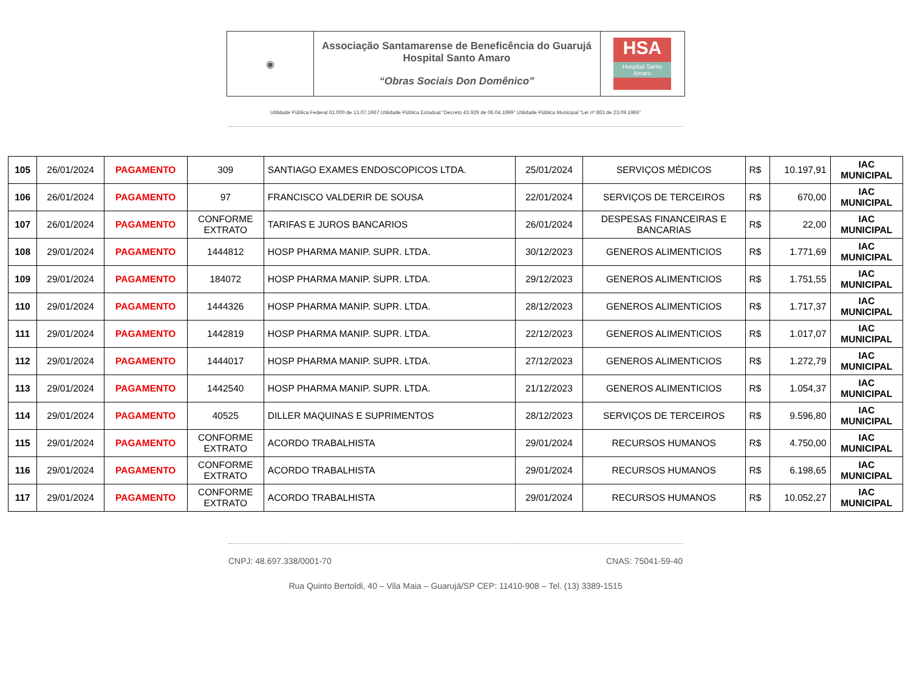| ◉ | Associação Santamarense de Beneficência do Guarujá Hospital Santo Amaro “Obras Sociais Don Domênico” | HSA Hospital Santo Amaro |
Utilidade Pública Federal 61.000 de 13.07.1967 Utilidade Pública Estadual “Decreto 43.929 de 06.04.1999” Utilidade Pública Municipal “Lei nº 863 de 23.09.1966”
| 105 | 26/01/2024 | PAGAMENTO | 309 | SANTIAGO EXAMES ENDOSCOPICOS LTDA. | 25/01/2024 | SERVIÇOS MÉDICOS | R$ | 10.197,91 | IAC MUNICIPAL |
| 106 | 26/01/2024 | PAGAMENTO | 97 | FRANCISCO VALDERIR DE SOUSA | 22/01/2024 | SERVIÇOS DE TERCEIROS | R$ | 670,00 | IAC MUNICIPAL |
| 107 | 26/01/2024 | PAGAMENTO | CONFORME EXTRATO | TARIFAS E JUROS BANCARIOS | 26/01/2024 | DESPESAS FINANCEIRAS E BANCARIAS | R$ | 22,00 | IAC MUNICIPAL |
| 108 | 29/01/2024 | PAGAMENTO | 1444812 | HOSP PHARMA MANIP. SUPR. LTDA. | 30/12/2023 | GENEROS ALIMENTICIOS | R$ | 1.771,69 | IAC MUNICIPAL |
| 109 | 29/01/2024 | PAGAMENTO | 184072 | HOSP PHARMA MANIP. SUPR. LTDA. | 29/12/2023 | GENEROS ALIMENTICIOS | R$ | 1.751,55 | IAC MUNICIPAL |
| 110 | 29/01/2024 | PAGAMENTO | 1444326 | HOSP PHARMA MANIP. SUPR. LTDA. | 28/12/2023 | GENEROS ALIMENTICIOS | R$ | 1.717,37 | IAC MUNICIPAL |
| 111 | 29/01/2024 | PAGAMENTO | 1442819 | HOSP PHARMA MANIP. SUPR. LTDA. | 22/12/2023 | GENEROS ALIMENTICIOS | R$ | 1.017,07 | IAC MUNICIPAL |
| 112 | 29/01/2024 | PAGAMENTO | 1444017 | HOSP PHARMA MANIP. SUPR. LTDA. | 27/12/2023 | GENEROS ALIMENTICIOS | R$ | 1.272,79 | IAC MUNICIPAL |
| 113 | 29/01/2024 | PAGAMENTO | 1442540 | HOSP PHARMA MANIP. SUPR. LTDA. | 21/12/2023 | GENEROS ALIMENTICIOS | R$ | 1.054,37 | IAC MUNICIPAL |
| 114 | 29/01/2024 | PAGAMENTO | 40525 | DILLER MAQUINAS E SUPRIMENTOS | 28/12/2023 | SERVIÇOS DE TERCEIROS | R$ | 9.596,80 | IAC MUNICIPAL |
| 115 | 29/01/2024 | PAGAMENTO | CONFORME EXTRATO | ACORDO TRABALHISTA | 29/01/2024 | RECURSOS HUMANOS | R$ | 4.750,00 | IAC MUNICIPAL |
| 116 | 29/01/2024 | PAGAMENTO | CONFORME EXTRATO | ACORDO TRABALHISTA | 29/01/2024 | RECURSOS HUMANOS | R$ | 6.198,65 | IAC MUNICIPAL |
| 117 | 29/01/2024 | PAGAMENTO | CONFORME EXTRATO | ACORDO TRABALHISTA | 29/01/2024 | RECURSOS HUMANOS | R$ | 10.052,27 | IAC MUNICIPAL |
CNPJ: 48.697.338/0001-70 CNAS: 75041-59-40
Rua Quinto Bertoldi, 40 – Vila Maia – Guarujá/SP CEP: 11410-908 – Tel. (13) 3389-1515